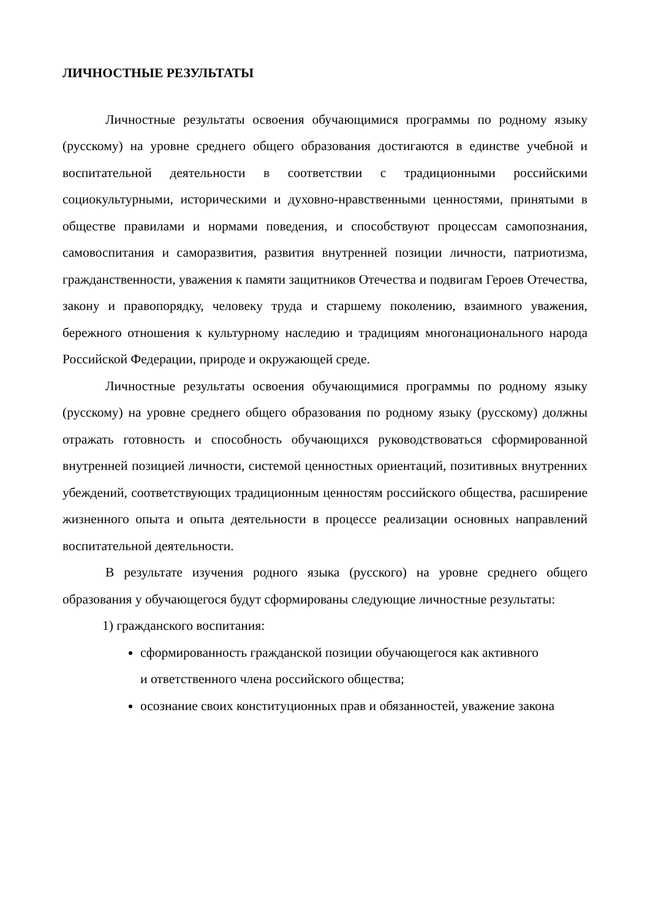ЛИЧНОСТНЫЕ РЕЗУЛЬТАТЫ
Личностные результаты освоения обучающимися программы по родному языку (русскому) на уровне среднего общего образования достигаются в единстве учебной и воспитательной деятельности в соответствии с традиционными российскими социокультурными, историческими и духовно-нравственными ценностями, принятыми в обществе правилами и нормами поведения, и способствуют процессам самопознания, самовоспитания и саморазвития, развития внутренней позиции личности, патриотизма, гражданственности, уважения к памяти защитников Отечества и подвигам Героев Отечества, закону и правопорядку, человеку труда и старшему поколению, взаимного уважения, бережного отношения к культурному наследию и традициям многонационального народа Российской Федерации, природе и окружающей среде.
Личностные результаты освоения обучающимися программы по родному языку (русскому) на уровне среднего общего образования по родному языку (русскому) должны отражать готовность и способность обучающихся руководствоваться сформированной внутренней позицией личности, системой ценностных ориентаций, позитивных внутренних убеждений, соответствующих традиционным ценностям российского общества, расширение жизненного опыта и опыта деятельности в процессе реализации основных направлений воспитательной деятельности.
В результате изучения родного языка (русского) на уровне среднего общего образования у обучающегося будут сформированы следующие личностные результаты:
1) гражданского воспитания:
сформированность гражданской позиции обучающегося как активного
и ответственного члена российского общества;
осознание своих конституционных прав и обязанностей, уважение закона